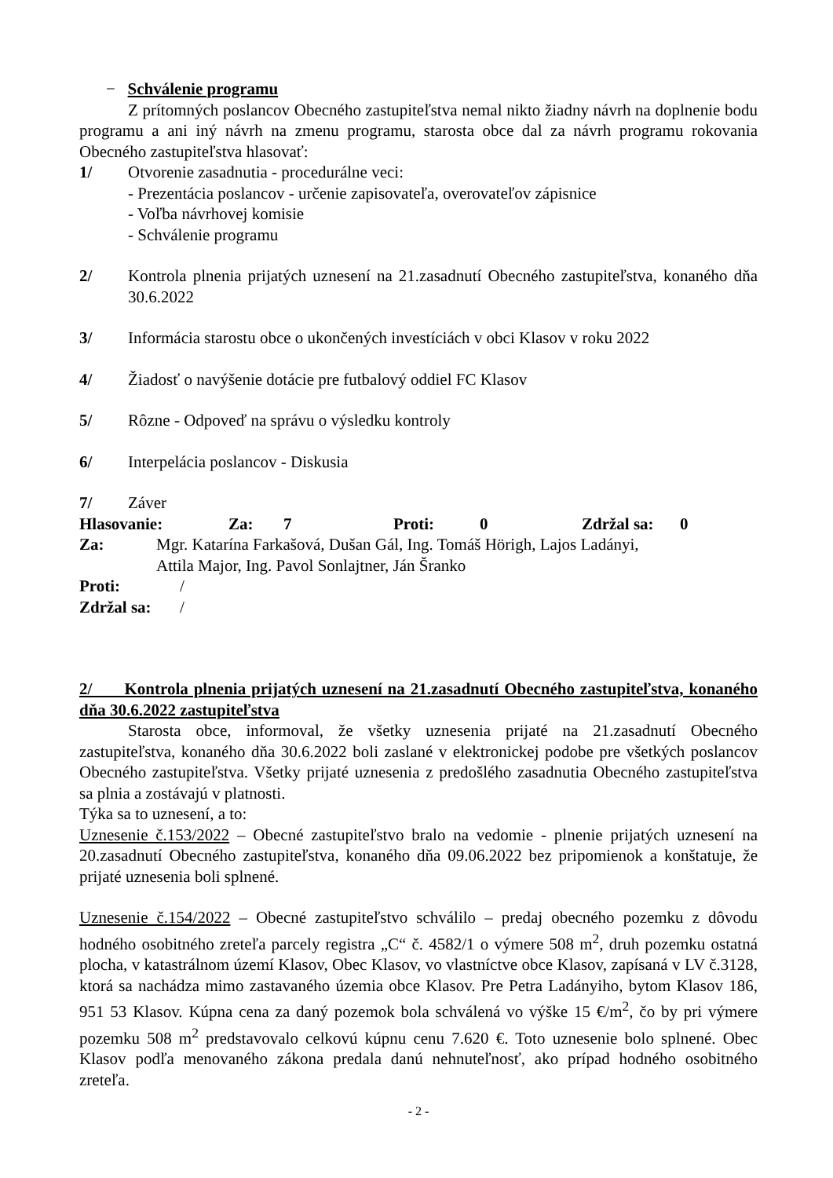− Schválenie programu
Z prítomných poslancov Obecného zastupiteľstva nemal nikto žiadny návrh na doplnenie bodu programu a ani iný návrh na zmenu programu, starosta obce dal za návrh programu rokovania Obecného zastupiteľstva hlasovať:
1/ Otvorenie zasadnutia - procedurálne veci:
- Prezentácia poslancov - určenie zapisovateľa, overovateľov zápisnice
- Voľba návrhovej komisie
- Schválenie programu
2/ Kontrola plnenia prijatých uznesení na 21.zasadnutí Obecného zastupiteľstva, konaného dňa 30.6.2022
3/ Informácia starostu obce o ukončených investíciách v obci Klasov v roku 2022
4/ Žiadosť o navýšenie dotácie pre futbalový oddiel FC Klasov
5/ Rôzne - Odpoveď na správu o výsledku kontroly
6/ Interpelácia poslancov - Diskusia
7/ Záver
Hlasovanie: Za: 7 Proti: 0 Zdržal sa: 0
Za: Mgr. Katarína Farkašová, Dušan Gál, Ing. Tomáš Hörigh, Lajos Ladányi,
Attila Major, Ing. Pavol Sonlajtner, Ján Šranko
Proti: /
Zdržal sa: /
2/ Kontrola plnenia prijatých uznesení na 21.zasadnutí Obecného zastupiteľstva, konaného dňa 30.6.2022 zastupiteľstva
Starosta obce, informoval, že všetky uznesenia prijaté na 21.zasadnutí Obecného zastupiteľstva, konaného dňa 30.6.2022 boli zaslané v elektronickej podobe pre všetkých poslancov Obecného zastupiteľstva. Všetky prijaté uznesenia z predošlého zasadnutia Obecného zastupiteľstva sa plnia a zostávajú v platnosti.
Týka sa to uznesení, a to:
Uznesenie č.153/2022 – Obecné zastupiteľstvo bralo na vedomie - plnenie prijatých uznesení na 20.zasadnutí Obecného zastupiteľstva, konaného dňa 09.06.2022 bez pripomienok a konštatuje, že prijaté uznesenia boli splnené.
Uznesenie č.154/2022 – Obecné zastupiteľstvo schválilo – predaj obecného pozemku z dôvodu hodného osobitného zreteľa parcely registra „C“ č. 4582/1 o výmere 508 m<sup>2</sup>, druh pozemku ostatná plocha, v katastrálnom území Klasov, Obec Klasov, vo vlastníctve obce Klasov, zapísaná v LV č.3128, ktorá sa nachádza mimo zastavaného územia obce Klasov. Pre Petra Ladányiho, bytom Klasov 186, 951 53 Klasov. Kúpna cena za daný pozemok bola schválená vo výške 15 €/m<sup>2</sup>, čo by pri výmere pozemku 508 m<sup>2</sup> predstavovalo celkovú kúpnu cenu 7.620 €. Toto uznesenie bolo splnené. Obec Klasov podľa menovaného zákona predala danú nehnuteľnosť, ako prípad hodného osobitného zreteľa.
- 2 -